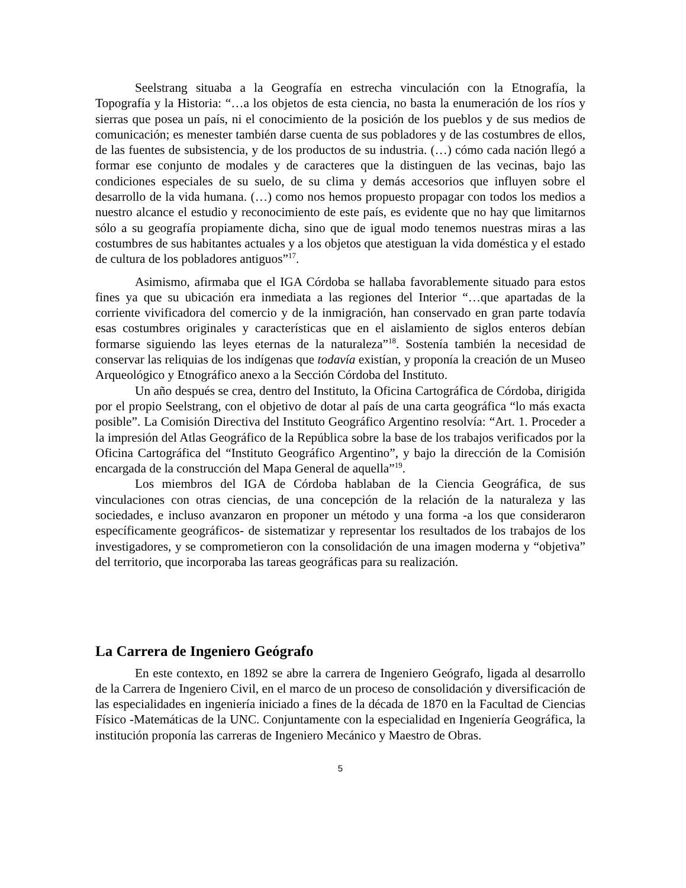Seelstrang situaba a la Geografía en estrecha vinculación con la Etnografía, la Topografía y la Historia: “…a los objetos de esta ciencia, no basta la enumeración de los ríos y sierras que posea un país, ni el conocimiento de la posición de los pueblos y de sus medios de comunicación; es menester también darse cuenta de sus pobladores y de las costumbres de ellos, de las fuentes de subsistencia, y de los productos de su industria. (…) cómo cada nación llegó a formar ese conjunto de modales y de caracteres que la distinguen de las vecinas, bajo las condiciones especiales de su suelo, de su clima y demás accesorios que influyen sobre el desarrollo de la vida humana. (…) como nos hemos propuesto propagar con todos los medios a nuestro alcance el estudio y reconocimiento de este país, es evidente que no hay que limitarnos sólo a su geografía propiamente dicha, sino que de igual modo tenemos nuestras miras a las costumbres de sus habitantes actuales y a los objetos que atestiguan la vida doméstica y el estado de cultura de los pobladores antiguos”<sup>17</sup>.
Asimismo, afirmaba que el IGA Córdoba se hallaba favorablemente situado para estos fines ya que su ubicación era inmediata a las regiones del Interior “…que apartadas de la corriente vivificadora del comercio y de la inmigración, han conservado en gran parte todavía esas costumbres originales y características que en el aislamiento de siglos enteros debían formarse siguiendo las leyes eternas de la naturaleza”<sup>18</sup>. Sostenía también la necesidad de conservar las reliquias de los indígenas que todavía existían, y proponía la creación de un Museo Arqueológico y Etnográfico anexo a la Sección Córdoba del Instituto.
Un año después se crea, dentro del Instituto, la Oficina Cartográfica de Córdoba, dirigida por el propio Seelstrang, con el objetivo de dotar al país de una carta geográfica “lo más exacta posible”. La Comisión Directiva del Instituto Geográfico Argentino resolvía: “Art. 1. Proceder a la impresión del Atlas Geográfico de la República sobre la base de los trabajos verificados por la Oficina Cartográfica del “Instituto Geográfico Argentino”, y bajo la dirección de la Comisión encargada de la construcción del Mapa General de aquella”<sup>19</sup>.
Los miembros del IGA de Córdoba hablaban de la Ciencia Geográfica, de sus vinculaciones con otras ciencias, de una concepción de la relación de la naturaleza y las sociedades, e incluso avanzaron en proponer un método y una forma -a los que consideraron específicamente geográficos- de sistematizar y representar los resultados de los trabajos de los investigadores, y se comprometieron con la consolidación de una imagen moderna y “objetiva” del territorio, que incorporaba las tareas geográficas para su realización.
La Carrera de Ingeniero Geógrafo
En este contexto, en 1892 se abre la carrera de Ingeniero Geógrafo, ligada al desarrollo de la Carrera de Ingeniero Civil, en el marco de un proceso de consolidación y diversificación de las especialidades en ingeniería iniciado a fines de la década de 1870 en la Facultad de Ciencias Físico -Matemáticas de la UNC. Conjuntamente con la especialidad en Ingeniería Geográfica, la institución proponía las carreras de Ingeniero Mecánico y Maestro de Obras.
5